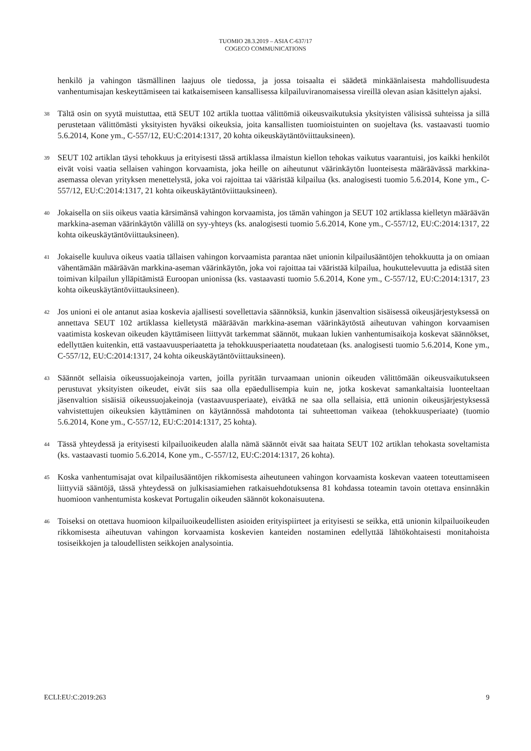TUOMIO 28.3.2019 – ASIA C-637/17
COGECO COMMUNICATIONS
henkilö ja vahingon täsmällinen laajuus ole tiedossa, ja jossa toisaalta ei säädetä minkäänlaisesta mahdollisuudesta vanhentumisajan keskeyttämiseen tai katkaisemiseen kansallisessa kilpailuviranomaisessa vireillä olevan asian käsittelyn ajaksi.
38
Tältä osin on syytä muistuttaa, että SEUT 102 artikla tuottaa välittömiä oikeusvaikutuksia yksityisten välisissä suhteissa ja sillä perustetaan välittömästi yksityisten hyväksi oikeuksia, joita kansallisten tuomioistuinten on suojeltava (ks. vastaavasti tuomio 5.6.2014, Kone ym., C-557/12, EU:C:2014:1317, 20 kohta oikeuskäytäntöviittauksineen).
39
SEUT 102 artiklan täysi tehokkuus ja erityisesti tässä artiklassa ilmaistun kiellon tehokas vaikutus vaarantuisi, jos kaikki henkilöt eivät voisi vaatia sellaisen vahingon korvaamista, joka heille on aiheutunut väärinkäytön luonteisesta määräävässä markkina-asemassa olevan yrityksen menettelystä, joka voi rajoittaa tai vääristää kilpailua (ks. analogisesti tuomio 5.6.2014, Kone ym., C-557/12, EU:C:2014:1317, 21 kohta oikeuskäytäntöviittauksineen).
40
Jokaisella on siis oikeus vaatia kärsimänsä vahingon korvaamista, jos tämän vahingon ja SEUT 102 artiklassa kielletyn määräävän markkina-aseman väärinkäytön välillä on syy-yhteys (ks. analogisesti tuomio 5.6.2014, Kone ym., C-557/12, EU:C:2014:1317, 22 kohta oikeuskäytäntöviittauksineen).
41
Jokaiselle kuuluva oikeus vaatia tällaisen vahingon korvaamista parantaa näet unionin kilpailusääntöjen tehokkuutta ja on omiaan vähentämään määräävän markkina-aseman väärinkäytön, joka voi rajoittaa tai vääristää kilpailua, houkuttelevuutta ja edistää siten toimivan kilpailun ylläpitämistä Euroopan unionissa (ks. vastaavasti tuomio 5.6.2014, Kone ym., C-557/12, EU:C:2014:1317, 23 kohta oikeuskäytäntöviittauksineen).
42
Jos unioni ei ole antanut asiaa koskevia ajallisesti sovellettavia säännöksiä, kunkin jäsenvaltion sisäisessä oikeusjärjestyksessä on annettava SEUT 102 artiklassa kielletystä määräävän markkina-aseman väärinkäytöstä aiheutuvan vahingon korvaamisen vaatimista koskevan oikeuden käyttämiseen liittyvät tarkemmat säännöt, mukaan lukien vanhentumisaikoja koskevat säännökset, edellyttäen kuitenkin, että vastaavuusperiaatetta ja tehokkuusperiaatetta noudatetaan (ks. analogisesti tuomio 5.6.2014, Kone ym., C-557/12, EU:C:2014:1317, 24 kohta oikeuskäytäntöviittauksineen).
43
Säännöt sellaisia oikeussuojakeinoja varten, joilla pyritään turvaamaan unionin oikeuden välittömään oikeusvaikutukseen perustuvat yksityisten oikeudet, eivät siis saa olla epäedullisempia kuin ne, jotka koskevat samankaltaisia luonteeltaan jäsenvaltion sisäisiä oikeussuojakeinoja (vastaavuusperiaate), eivätkä ne saa olla sellaisia, että unionin oikeusjärjestyksessä vahvistettujen oikeuksien käyttäminen on käytännössä mahdotonta tai suhteettoman vaikeaa (tehokkuusperiaate) (tuomio 5.6.2014, Kone ym., C-557/12, EU:C:2014:1317, 25 kohta).
44
Tässä yhteydessä ja erityisesti kilpailuoikeuden alalla nämä säännöt eivät saa haitata SEUT 102 artiklan tehokasta soveltamista (ks. vastaavasti tuomio 5.6.2014, Kone ym., C-557/12, EU:C:2014:1317, 26 kohta).
45
Koska vanhentumisajat ovat kilpailusääntöjen rikkomisesta aiheutuneen vahingon korvaamista koskevan vaateen toteuttamiseen liittyviä sääntöjä, tässä yhteydessä on julkisasiamiehen ratkaisuehdotuksensa 81 kohdassa toteamin tavoin otettava ensinnäkin huomioon vanhentumista koskevat Portugalin oikeuden säännöt kokonaisuutena.
46
Toiseksi on otettava huomioon kilpailuoikeudellisten asioiden erityispiirteet ja erityisesti se seikka, että unionin kilpailuoikeuden rikkomisesta aiheutuvan vahingon korvaamista koskevien kanteiden nostaminen edellyttää lähtökohtaisesti monitahoista tosiseikkojen ja taloudellisten seikkojen analysointia.
ECLI:EU:C:2019:263 9